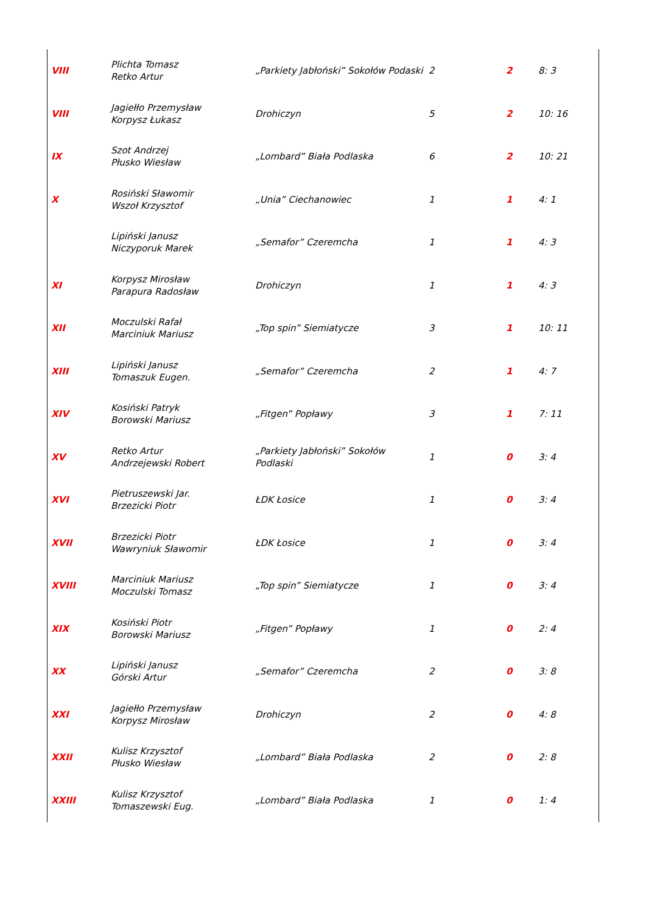| VIII | Plichta Tomasz Retko Artur | „Parkiety Jabłoński” Sokołów Podaski | 2 | 2 | 8: 3 |
| VIII | Jagiełło Przemysław Korpysz Łukasz | Drohiczyn | 5 | 2 | 10: 16 |
| IX | Szot Andrzej Płusko Wiesław | „Lombard” Biała Podlaska | 6 | 2 | 10: 21 |
| X | Rosiński Sławomir Wszoł Krzysztof | „Unia” Ciechanowiec | 1 | 1 | 4: 1 |
| | Lipiński Janusz Niczyporuk Marek | „Semafor” Czeremcha | 1 | 1 | 4: 3 |
| XI | Korpysz Mirosław Parapura Radosław | Drohiczyn | 1 | 1 | 4: 3 |
| XII | Moczulski Rafał Marciniuk Mariusz | „Top spin” Siemiatycze | 3 | 1 | 10: 11 |
| XIII | Lipiński Janusz Tomaszuk Eugen. | „Semafor” Czeremcha | 2 | 1 | 4: 7 |
| XIV | Kosiński Patryk Borowski Mariusz | „Fitgen” Popławy | 3 | 1 | 7: 11 |
| XV | Retko Artur Andrzejewski Robert | „Parkiety Jabłoński” Sokołów Podlaski | 1 | 0 | 3: 4 |
| XVI | Pietruszewski Jar. Brzezicki Piotr | ŁDK Łosice | 1 | 0 | 3: 4 |
| XVII | Brzezicki Piotr Wawryniuk Sławomir | ŁDK Łosice | 1 | 0 | 3: 4 |
| XVIII | Marciniuk Mariusz Moczulski Tomasz | „Top spin” Siemiatycze | 1 | 0 | 3: 4 |
| XIX | Kosiński Piotr Borowski Mariusz | „Fitgen” Popławy | 1 | 0 | 2: 4 |
| XX | Lipiński Janusz Górski Artur | „Semafor” Czeremcha | 2 | 0 | 3: 8 |
| XXI | Jagiełło Przemysław Korpysz Mirosław | Drohiczyn | 2 | 0 | 4: 8 |
| XXII | Kulisz Krzysztof Płusko Wiesław | „Lombard” Biała Podlaska | 2 | 0 | 2: 8 |
| XXIII | Kulisz Krzysztof Tomaszewski Eug. | „Lombard” Biała Podlaska | 1 | 0 | 1: 4 |